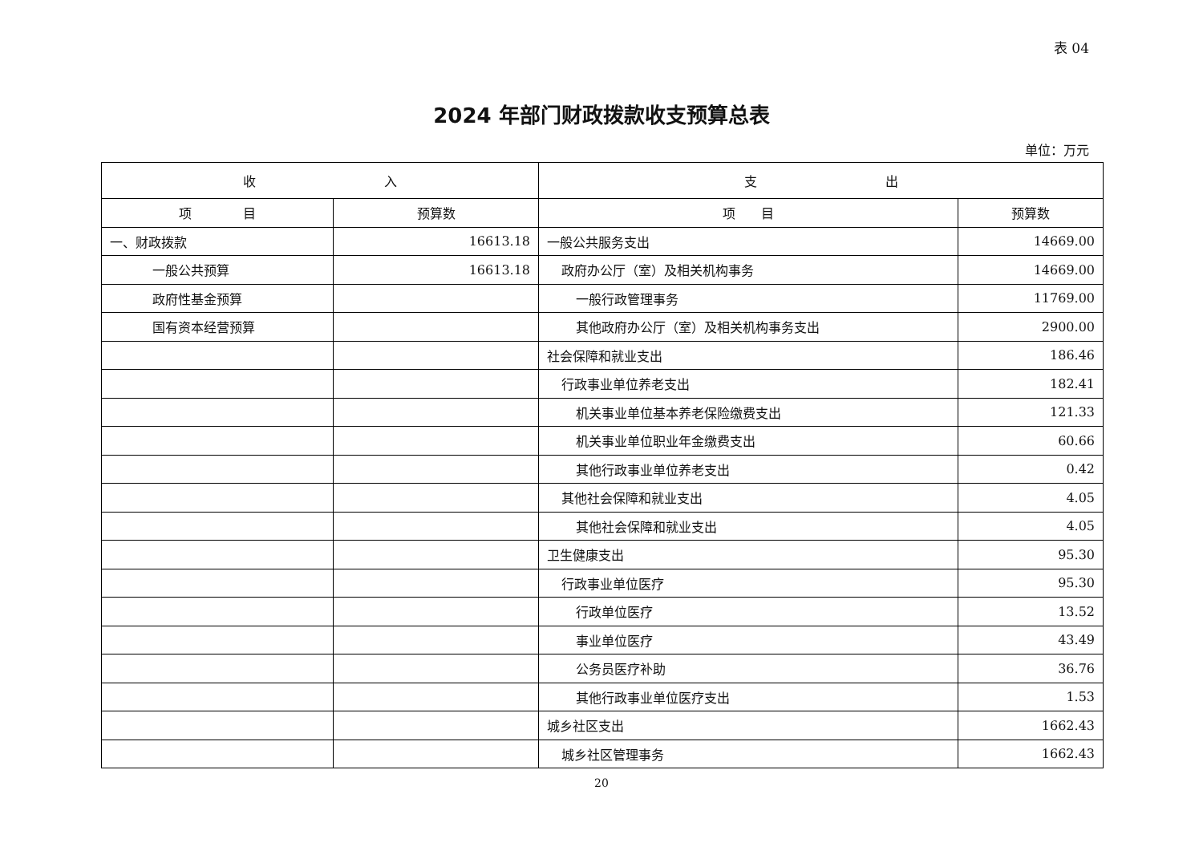表 04
2024 年部门财政拨款收支预算总表
单位：万元
| 收 入 | | 支 出 | |
| --- | --- | --- | --- |
| 项 目 | 预算数 | 项 目 | 预算数 |
| 一、财政拨款 | 16613.18 | 一般公共服务支出 | 14669.00 |
| 一般公共预算 | 16613.18 | 政府办公厅（室）及相关机构事务 | 14669.00 |
| 政府性基金预算 | | 一般行政管理事务 | 11769.00 |
| 国有资本经营预算 | | 其他政府办公厅（室）及相关机构事务支出 | 2900.00 |
| | | 社会保障和就业支出 | 186.46 |
| | | 行政事业单位养老支出 | 182.41 |
| | | 机关事业单位基本养老保险缴费支出 | 121.33 |
| | | 机关事业单位职业年金缴费支出 | 60.66 |
| | | 其他行政事业单位养老支出 | 0.42 |
| | | 其他社会保障和就业支出 | 4.05 |
| | | 其他社会保障和就业支出 | 4.05 |
| | | 卫生健康支出 | 95.30 |
| | | 行政事业单位医疗 | 95.30 |
| | | 行政单位医疗 | 13.52 |
| | | 事业单位医疗 | 43.49 |
| | | 公务员医疗补助 | 36.76 |
| | | 其他行政事业单位医疗支出 | 1.53 |
| | | 城乡社区支出 | 1662.43 |
| | | 城乡社区管理事务 | 1662.43 |
20